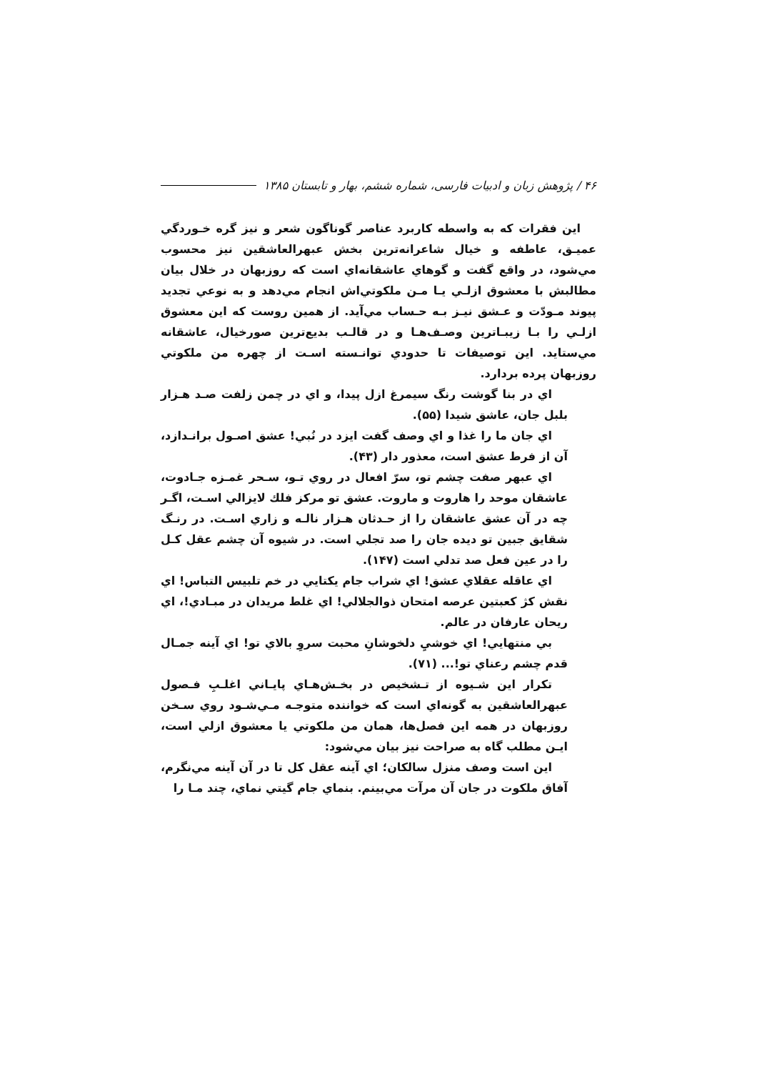۴۶ / پژوهش زبان و ادبیات فارسی، شماره ششم، بهار و تابستان ۱۳۸۵
اين فقرات كه به واسطه كاربرد عناصر گوناگون شعر و نيز گره خـوردگي عميـق، عاطفه و خيال شاعرانه‌ترين بخش عبهرالعاشقين نيز محسوب مي‌شود، در واقع گفت و گوهاي عاشقانه‌اي است كه روزبهان در خلال بيان مطالبش با معشوق ازلـي يـا مـن ملكوتي‌اش انجام مي‌دهد و به نوعي تجديد پيوند مـودّت و عـشق نيـز بـه حـساب مي‌آيد. از همين روست كه اين معشوق ازلـي را بـا زيبـاترين وصـف‌هـا و در قالـب بديع‌ترين صورخيال، عاشقانه مي‌ستايد. اين توصيفات تا حدودي توانـسته اسـت از چهره من ملكوتي روزبهان پرده بردارد.
اي در بنا گوشت رنگ سيمرغ ازل پيدا، و اي در چمن زلفت صـد هـزار بلبل جان، عاشق شيدا (۵۵).
اي جان ما را غذا و اي وصف گفت ايزد در نُبي! عشق اصـول برانـدازد، آن از فرط عشق است، معذور دار (۴۳).
اي عبهر صفت چشم تو، سرّ افعال در روي تـو، سـحر غمـزه جـادوت، عاشقان موحد را هاروت و ماروت. عشق تو مركز فلك لايزالي اسـت، اگـر چه در آن عشق عاشقان را از حـدثان هـزار نالـه و زاري اسـت. در رنـگ شقايق جبين تو ديده جان را صد تجلي است. در شيوه آن چشم عقل كـل را در عين فعل صد تدلي است (۱۴۷).
اي عاقله عقلاي عشق! اي شراب جام يكتايي در خم تلبيس التباس! اي نقش كژ كعبتين عرصه امتحان ذوالجلالي! اي غلط مريدان در مبـادي!، اي ريحان عارفان در عالم.
بي منتهايي! اي خوشيِ دلخوشانِ محبت سروِ بالاي تو! اي آينه جمـال قدم چشم رعناي تو!... (۷۱).
تكرار اين شـيوه از تـشخيص در بخـش‌هـاي پايـاني اغلـبِ فـصول عبهرالعاشقين به گونه‌اي است كه خواننده متوجـه مـي‌شـود روي سـخن روزبهان در همه اين فصل‌ها، همان من ملكوتي يا معشوق ازلي است، ايـن مطلب گاه به صراحت نيز بيان مي‌شود:
اين است وصف منزل سالكان؛ اي آينه عقل كل تا در آن آينه مي‌نگرم، آفاق ملكوت در جان آن مرآت مي‌بينم. بنماي جام گيتي نماي، چند مـا را